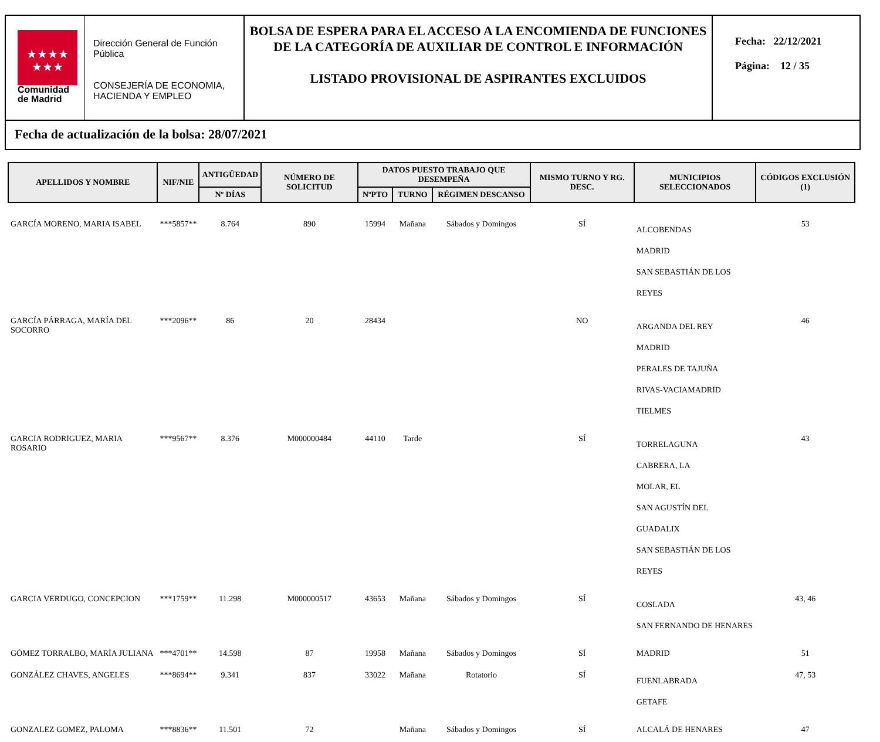★★★★
★★★
Comunidad
de Madrid
Dirección General de Función Pública
CONSEJERÍA DE ECONOMIA, HACIENDA Y EMPLEO
BOLSA DE ESPERA PARA EL ACCESO A LA ENCOMIENDA DE FUNCIONES DE LA CATEGORÍA DE AUXILIAR DE CONTROL E INFORMACIÓN
LISTADO PROVISIONAL DE ASPIRANTES EXCLUIDOS
Fecha: 22/12/2021
Página: 12 / 35
Fecha de actualización de la bolsa: 28/07/2021
| APELLIDOS Y NOMBRE | NIF/NIE | ANTIGÜEDAD | NÚMERO DE SOLICITUD | DATOS PUESTO TRABAJO QUE DESEMPEÑA | | | MISMO TURNO Y RG. DESC. | MUNICIPIOS SELECCIONADOS | CÓDIGOS EXCLUSIÓN (1) |
| --- | --- | --- | --- | --- | --- | --- | --- | --- | --- |
| | | Nº DÍAS | | NºPTO | TURNO | RÉGIMEN DESCANSO | | | |
| GARCÍA MORENO, MARIA ISABEL | ***5857** | 8.764 | 890 | 15994 | Mañana | Sábados y Domingos | SÍ | ALCOBENDAS MADRID SAN SEBASTIÁN DE LOS REYES | 53 |
| GARCÍA PÁRRAGA, MARÍA DEL SOCORRO | ***2096** | 86 | 20 | 28434 | | | NO | ARGANDA DEL REY MADRID PERALES DE TAJUÑA RIVAS-VACIAMADRID TIELMES | 46 |
| GARCIA RODRIGUEZ, MARIA ROSARIO | ***9567** | 8.376 | M000000484 | 44110 | Tarde | | SÍ | TORRELAGUNA CABRERA, LA MOLAR, EL SAN AGUSTÍN DEL GUADALIX SAN SEBASTIÁN DE LOS REYES | 43 |
| GARCIA VERDUGO, CONCEPCION | ***1759** | 11.298 | M000000517 | 43653 | Mañana | Sábados y Domingos | SÍ | COSLADA SAN FERNANDO DE HENARES | 43, 46 |
| GÓMEZ TORRALBO, MARÍA JULIANA | ***4701** | 14.598 | 87 | 19958 | Mañana | Sábados y Domingos | SÍ | MADRID | 51 |
| GONZÁLEZ CHAVES, ANGELES | ***8694** | 9.341 | 837 | 33022 | Mañana | Rotatorio | SÍ | FUENLABRADA GETAFE | 47, 53 |
| GONZALEZ GOMEZ, PALOMA | ***8836** | 11.501 | 72 | | Mañana | Sábados y Domingos | SÍ | ALCALÁ DE HENARES | 47 |